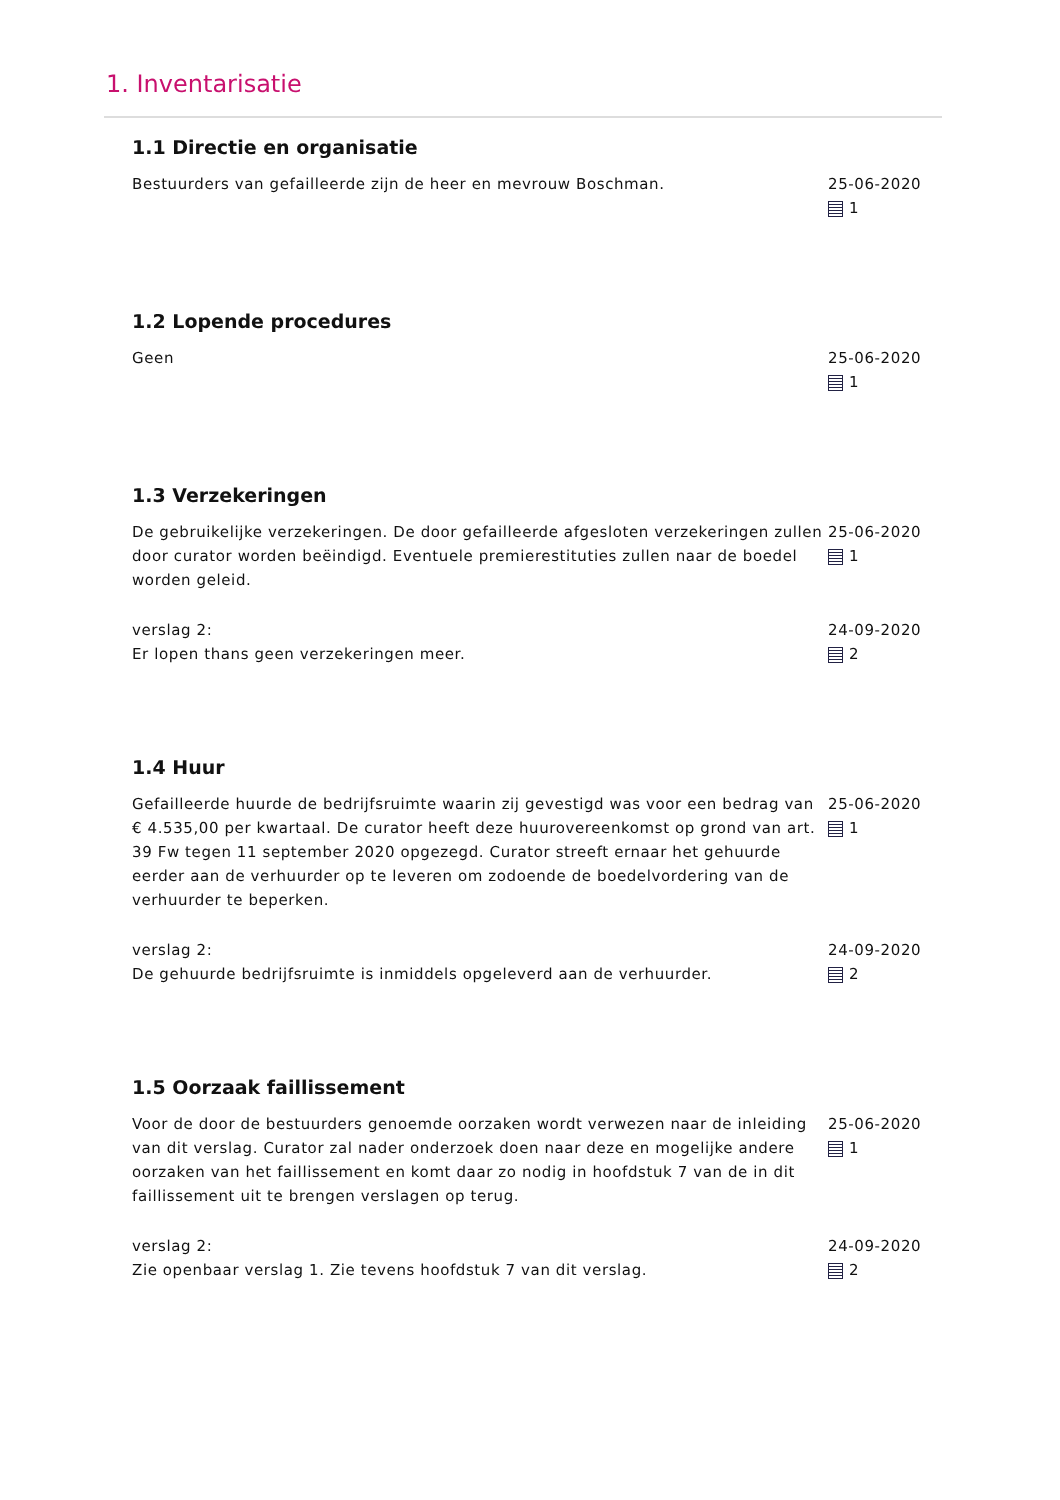1. Inventarisatie
1.1 Directie en organisatie
Bestuurders van gefailleerde zijn de heer en mevrouw Boschman. 25-06-2020
1
1.2 Lopende procedures
Geen 25-06-2020
1
1.3 Verzekeringen
De gebruikelijke verzekeringen. De door gefailleerde afgesloten verzekeringen zullen door curator worden beëindigd. Eventuele premierestituties zullen naar de boedel worden geleid.
25-06-2020
1
verslag 2:
Er lopen thans geen verzekeringen meer.
24-09-2020
2
1.4 Huur
Gefailleerde huurde de bedrijfsruimte waarin zij gevestigd was voor een bedrag van € 4.535,00 per kwartaal. De curator heeft deze huurovereenkomst op grond van art. 39 Fw tegen 11 september 2020 opgezegd. Curator streeft ernaar het gehuurde eerder aan de verhuurder op te leveren om zodoende de boedelvordering van de verhuurder te beperken.
25-06-2020
1
verslag 2:
De gehuurde bedrijfsruimte is inmiddels opgeleverd aan de verhuurder.
24-09-2020
2
1.5 Oorzaak faillissement
Voor de door de bestuurders genoemde oorzaken wordt verwezen naar de inleiding van dit verslag. Curator zal nader onderzoek doen naar deze en mogelijke andere oorzaken van het faillissement en komt daar zo nodig in hoofdstuk 7 van de in dit faillissement uit te brengen verslagen op terug.
25-06-2020
1
verslag 2:
Zie openbaar verslag 1. Zie tevens hoofdstuk 7 van dit verslag.
24-09-2020
2